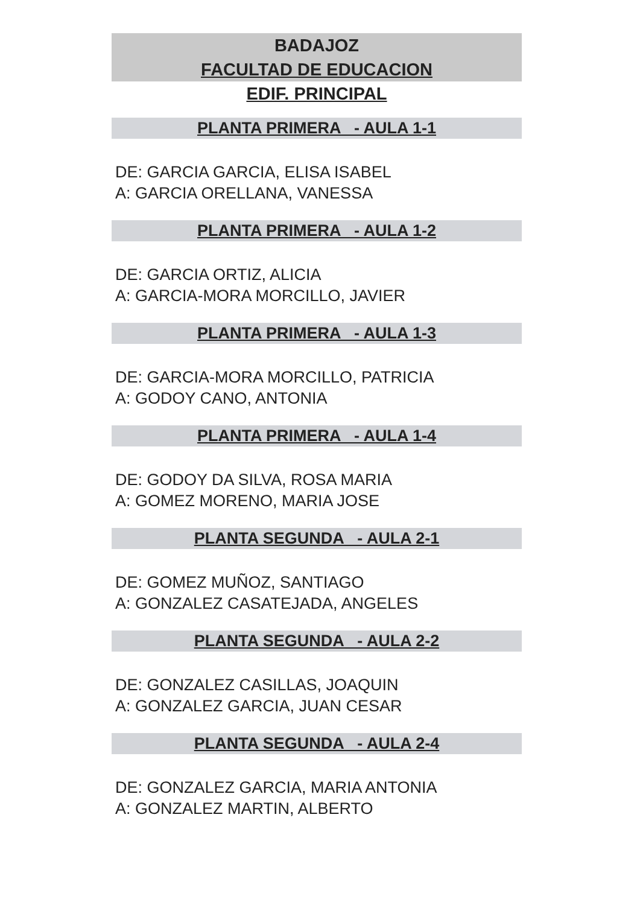BADAJOZ
FACULTAD DE EDUCACION
EDIF. PRINCIPAL
PLANTA PRIMERA - AULA 1-1
DE: GARCIA GARCIA, ELISA ISABEL
A: GARCIA ORELLANA, VANESSA
PLANTA PRIMERA - AULA 1-2
DE: GARCIA ORTIZ, ALICIA
A: GARCIA-MORA MORCILLO, JAVIER
PLANTA PRIMERA - AULA 1-3
DE: GARCIA-MORA MORCILLO, PATRICIA
A: GODOY CANO, ANTONIA
PLANTA PRIMERA - AULA 1-4
DE: GODOY DA SILVA, ROSA MARIA
A: GOMEZ MORENO, MARIA JOSE
PLANTA SEGUNDA - AULA 2-1
DE: GOMEZ MUÑOZ, SANTIAGO
A: GONZALEZ CASATEJADA, ANGELES
PLANTA SEGUNDA - AULA 2-2
DE: GONZALEZ CASILLAS, JOAQUIN
A: GONZALEZ GARCIA, JUAN CESAR
PLANTA SEGUNDA - AULA 2-4
DE: GONZALEZ GARCIA, MARIA ANTONIA
A: GONZALEZ MARTIN, ALBERTO